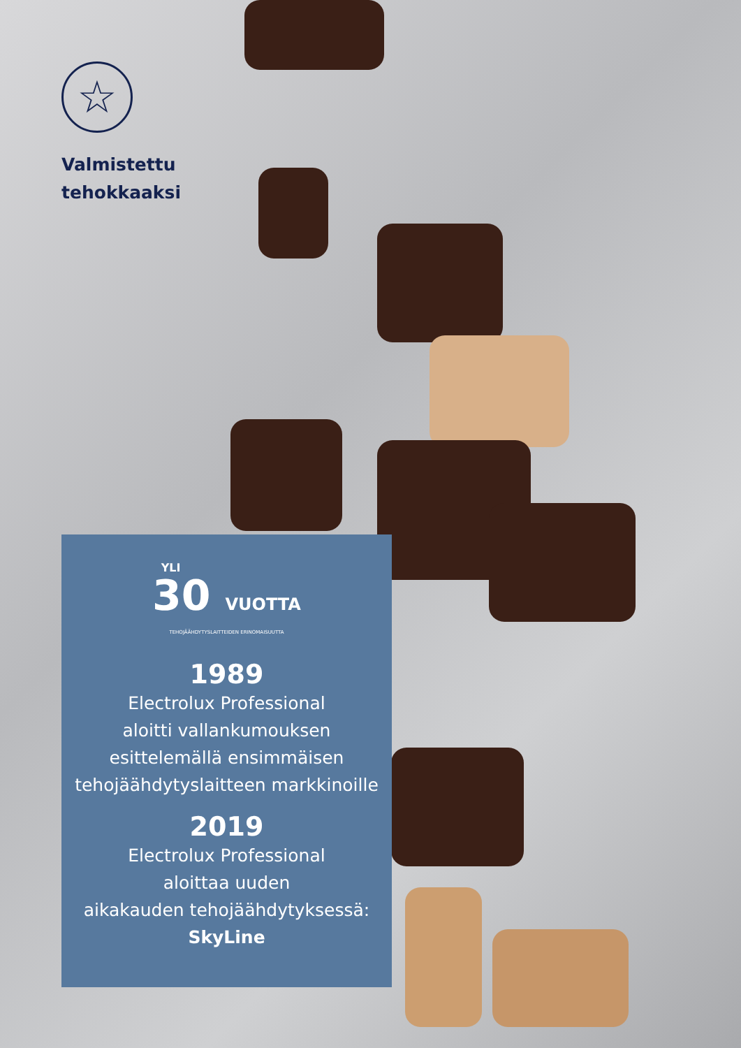☆
Valmistettu
tehokkaaksi
YLI
30 VUOTTA
TEHOJÄÄHDYTYSLAITTEIDEN ERINOMAISUUTTA
1989
Electrolux Professional
aloitti vallankumouksen
esittelemällä ensimmäisen
tehojäähdytyslaitteen markkinoille
2019
Electrolux Professional
aloittaa uuden
aikakauden tehojäähdytyksessä:
SkyLine